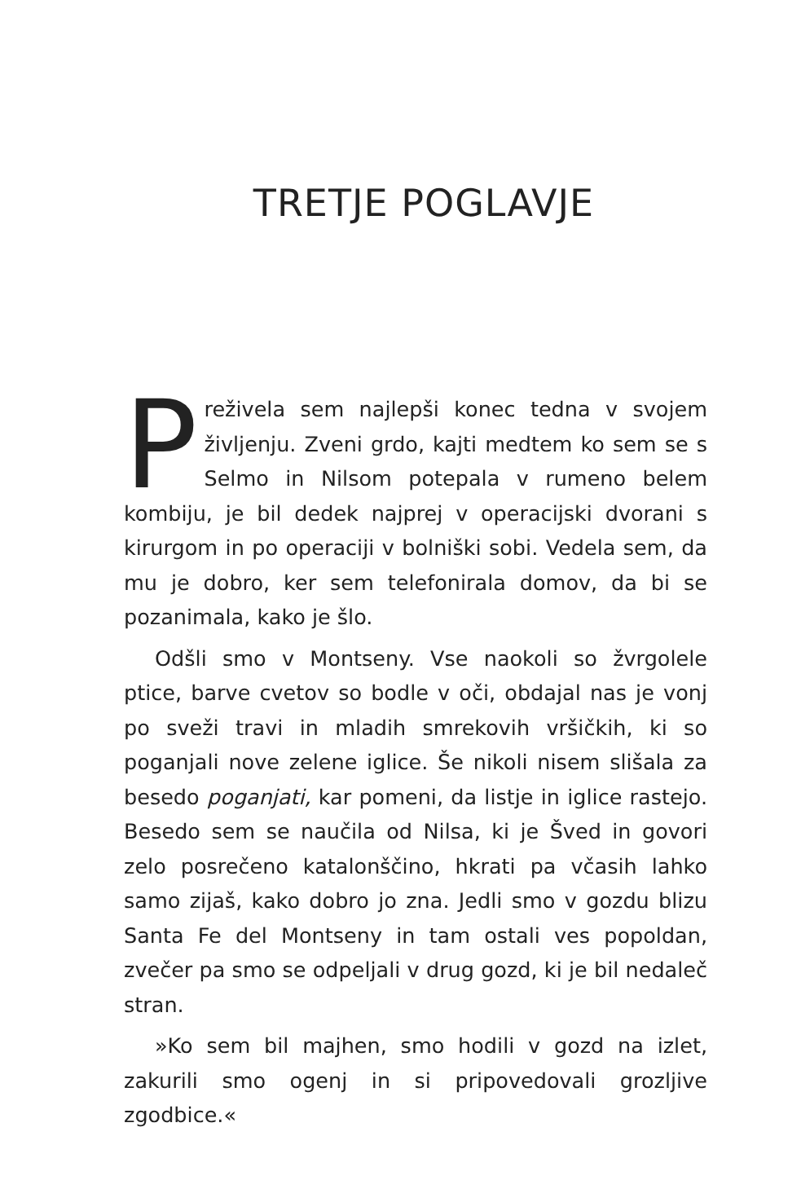TRETJE POGLAVJE
Preživela sem najlepši konec tedna v svojem življenju. Zveni grdo, kajti medtem ko sem se s Selmo in Nilsom potepala v rumeno belem kombiju, je bil dedek najprej v operacijski dvorani s kirurgom in po operaciji v bolniški sobi. Vedela sem, da mu je dobro, ker sem telefonirala domov, da bi se pozanimala, kako je šlo.
Odšli smo v Montseny. Vse naokoli so žvrgolele ptice, barve cvetov so bodle v oči, obdajal nas je vonj po sveži travi in mladih smrekovih vršičkih, ki so poganjali nove zelene iglice. Še nikoli nisem slišala za besedo poganjati, kar pomeni, da listje in iglice rastejo. Besedo sem se naučila od Nilsa, ki je Šved in govori zelo posrečeno katalonščino, hkrati pa včasih lahko samo zijaš, kako dobro jo zna. Jedli smo v gozdu blizu Santa Fe del Montseny in tam ostali ves popoldan, zvečer pa smo se odpeljali v drug gozd, ki je bil nedaleč stran.
»Ko sem bil majhen, smo hodili v gozd na izlet, zakurili smo ogenj in si pripovedovali grozljive zgodbice.«